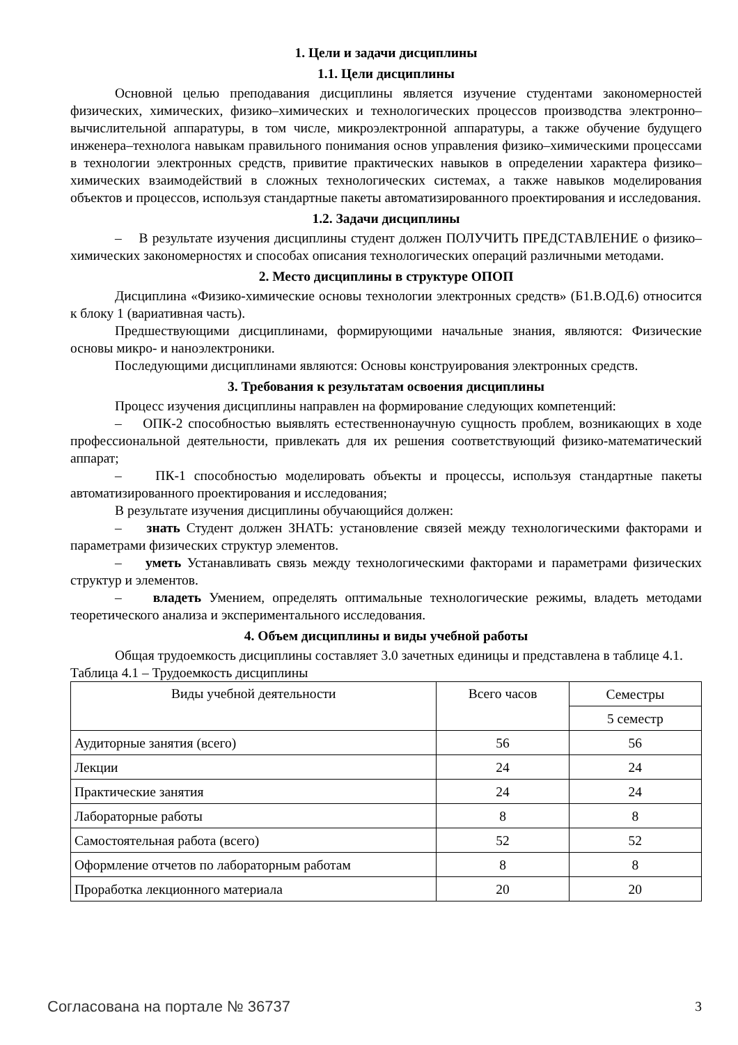1. Цели и задачи дисциплины
1.1. Цели дисциплины
Основной целью преподавания дисциплины является изучение студентами закономерностей физических, химических, физико–химических и технологических процессов производства электронно–вычислительной аппаратуры, в том числе, микроэлектронной аппаратуры, а также обучение будущего инженера–технолога навыкам правильного понимания основ управления физико–химическими процессами в технологии электронных средств, привитие практических навыков в определении характера физико–химических взаимодействий в сложных технологических системах, а также навыков моделирования объектов и процессов, используя стандартные пакеты автоматизированного проектирования и исследования.
1.2. Задачи дисциплины
– В результате изучения дисциплины студент должен ПОЛУЧИТЬ ПРЕДСТАВЛЕНИЕ о физико–химических закономерностях и способах описания технологических операций различными методами.
2. Место дисциплины в структуре ОПОП
Дисциплина «Физико-химические основы технологии электронных средств» (Б1.В.ОД.6) относится к блоку 1 (вариативная часть).
Предшествующими дисциплинами, формирующими начальные знания, являются: Физические основы микро- и наноэлектроники.
Последующими дисциплинами являются: Основы конструирования электронных средств.
3. Требования к результатам освоения дисциплины
Процесс изучения дисциплины направлен на формирование следующих компетенций:
– ОПК-2 способностью выявлять естественнонаучную сущность проблем, возникающих в ходе профессиональной деятельности, привлекать для их решения соответствующий физико-математический аппарат;
– ПК-1 способностью моделировать объекты и процессы, используя стандартные пакеты автоматизированного проектирования и исследования;
В результате изучения дисциплины обучающийся должен:
– знать Студент должен ЗНАТЬ: установление связей между технологическими факторами и параметрами физических структур элементов.
– уметь Устанавливать связь между технологическими факторами и параметрами физических структур и элементов.
– владеть Умением, определять оптимальные технологические режимы, владеть методами теоретического анализа и экспериментального исследования.
4. Объем дисциплины и виды учебной работы
Общая трудоемкость дисциплины составляет 3.0 зачетных единицы и представлена в таблице 4.1.
Таблица 4.1 – Трудоемкость дисциплины
| Виды учебной деятельности | Всего часов | Семестры |
| --- | --- | --- |
| | | 5 семестр |
| Аудиторные занятия (всего) | 56 | 56 |
| Лекции | 24 | 24 |
| Практические занятия | 24 | 24 |
| Лабораторные работы | 8 | 8 |
| Самостоятельная работа (всего) | 52 | 52 |
| Оформление отчетов по лабораторным работам | 8 | 8 |
| Проработка лекционного материала | 20 | 20 |
Согласована на портале № 36737 3